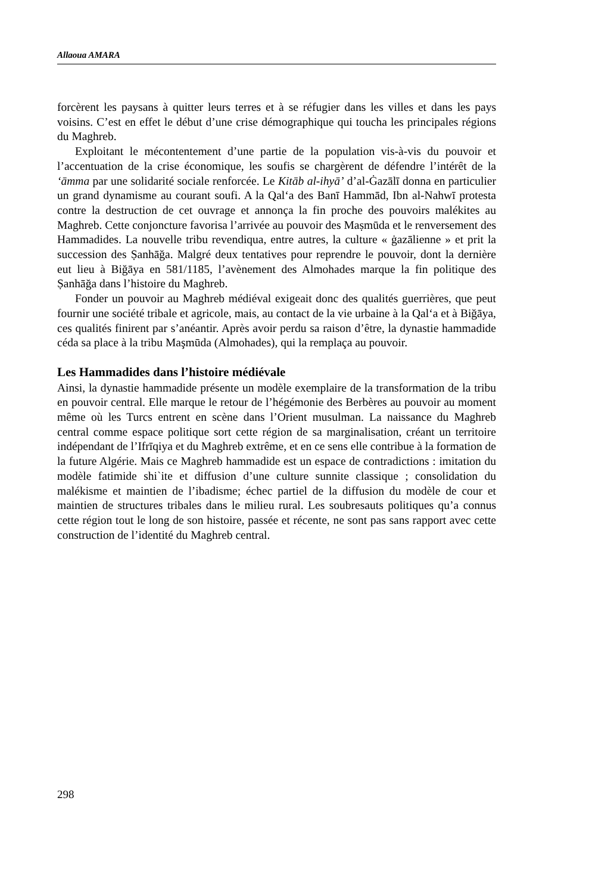Allaoua AMARA
forcèrent les paysans à quitter leurs terres et à se réfugier dans les villes et dans les pays voisins. C’est en effet le début d’une crise démographique qui toucha les principales régions du Maghreb.
Exploitant le mécontentement d’une partie de la population vis-à-vis du pouvoir et l’accentuation de la crise économique, les soufis se chargèrent de défendre l’intérêt de la ‘āmma par une solidarité sociale renforcée. Le Kitāb al-ihyā’ d’al-Ġazālī donna en particulier un grand dynamisme au courant soufi. A la Qal‘a des Banī Hammād, Ibn al-Nahwī protesta contre la destruction de cet ouvrage et annonça la fin proche des pouvoirs malékites au Maghreb. Cette conjoncture favorisa l’arrivée au pouvoir des Maṣmūda et le renversement des Hammadides. La nouvelle tribu revendiqua, entre autres, la culture « ġazālienne » et prit la succession des Ṣanhāğa. Malgré deux tentatives pour reprendre le pouvoir, dont la dernière eut lieu à Biğāya en 581/1185, l’avènement des Almohades marque la fin politique des Ṣanhāğa dans l’histoire du Maghreb.
Fonder un pouvoir au Maghreb médiéval exigeait donc des qualités guerrières, que peut fournir une société tribale et agricole, mais, au contact de la vie urbaine à la Qal‘a et à Biğāya, ces qualités finirent par s’anéantir. Après avoir perdu sa raison d’être, la dynastie hammadide céda sa place à la tribu Maşmūda (Almohades), qui la remplaça au pouvoir.
Les Hammadides dans l’histoire médiévale
Ainsi, la dynastie hammadide présente un modèle exemplaire de la transformation de la tribu en pouvoir central. Elle marque le retour de l’hégémonie des Berbères au pouvoir au moment même où les Turcs entrent en scène dans l’Orient musulman. La naissance du Maghreb central comme espace politique sort cette région de sa marginalisation, créant un territoire indépendant de l’Ifrīqiya et du Maghreb extrême, et en ce sens elle contribue à la formation de la future Algérie. Mais ce Maghreb hammadide est un espace de contradictions : imitation du modèle fatimide shi`ite et diffusion d’une culture sunnite classique ; consolidation du malékisme et maintien de l’ibadisme; échec partiel de la diffusion du modèle de cour et maintien de structures tribales dans le milieu rural. Les soubresauts politiques qu’a connus cette région tout le long de son histoire, passée et récente, ne sont pas sans rapport avec cette construction de l’identité du Maghreb central.
298